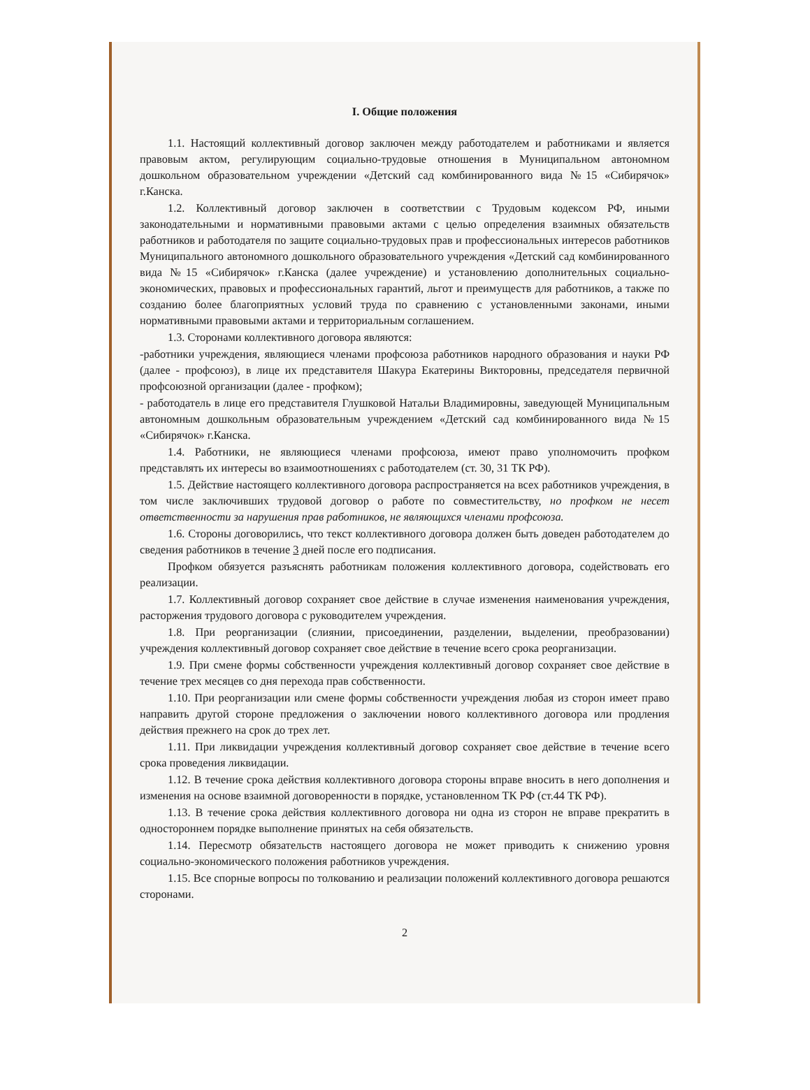I. Общие положения
1.1. Настоящий коллективный договор заключен между работодателем и работниками и является правовым актом, регулирующим социально-трудовые отношения в Муниципальном автономном дошкольном образовательном учреждении «Детский сад комбинированного вида №15 «Сибирячок» г.Канска.
1.2. Коллективный договор заключен в соответствии с Трудовым кодексом РФ, иными законодательными и нормативными правовыми актами с целью определения взаимных обязательств работников и работодателя по защите социально-трудовых прав и профессиональных интересов работников Муниципального автономного дошкольного образовательного учреждения «Детский сад комбинированного вида №15 «Сибирячок» г.Канска (далее учреждение) и установлению дополнительных социально-экономических, правовых и профессиональных гарантий, льгот и преимуществ для работников, а также по созданию более благоприятных условий труда по сравнению с установленными законами, иными нормативными правовыми актами и территориальным соглашением.
1.3. Сторонами коллективного договора являются:
-работники учреждения, являющиеся членами профсоюза работников народного образования и науки РФ (далее - профсоюз), в лице их представителя Шакура Екатерины Викторовны, председателя первичной профсоюзной организации (далее - профком);
- работодатель в лице его представителя Глушковой Натальи Владимировны, заведующей Муниципальным автономным дошкольным образовательным учреждением «Детский сад комбинированного вида №15 «Сибирячок» г.Канска.
1.4. Работники, не являющиеся членами профсоюза, имеют право уполномочить профком представлять их интересы во взаимоотношениях с работодателем (ст. 30, 31 ТК РФ).
1.5. Действие настоящего коллективного договора распространяется на всех работников учреждения, в том числе заключивших трудовой договор о работе по совместительству, но профком не несет ответственности за нарушения прав работников, не являющихся членами профсоюза.
1.6. Стороны договорились, что текст коллективного договора должен быть доведен работодателем до сведения работников в течение 3 дней после его подписания.
Профком обязуется разъяснять работникам положения коллективного договора, содействовать его реализации.
1.7. Коллективный договор сохраняет свое действие в случае изменения наименования учреждения, расторжения трудового договора с руководителем учреждения.
1.8. При реорганизации (слиянии, присоединении, разделении, выделении, преобразовании) учреждения коллективный договор сохраняет свое действие в течение всего срока реорганизации.
1.9. При смене формы собственности учреждения коллективный договор сохраняет свое действие в течение трех месяцев со дня перехода прав собственности.
1.10. При реорганизации или смене формы собственности учреждения любая из сторон имеет право направить другой стороне предложения о заключении нового коллективного договора или продления действия прежнего на срок до трех лет.
1.11. При ликвидации учреждения коллективный договор сохраняет свое действие в течение всего срока проведения ликвидации.
1.12. В течение срока действия коллективного договора стороны вправе вносить в него дополнения и изменения на основе взаимной договоренности в порядке, установленном ТК РФ (ст.44 ТК РФ).
1.13. В течение срока действия коллективного договора ни одна из сторон не вправе прекратить в одностороннем порядке выполнение принятых на себя обязательств.
1.14. Пересмотр обязательств настоящего договора не может приводить к снижению уровня социально-экономического положения работников учреждения.
1.15. Все спорные вопросы по толкованию и реализации положений коллективного договора решаются сторонами.
2